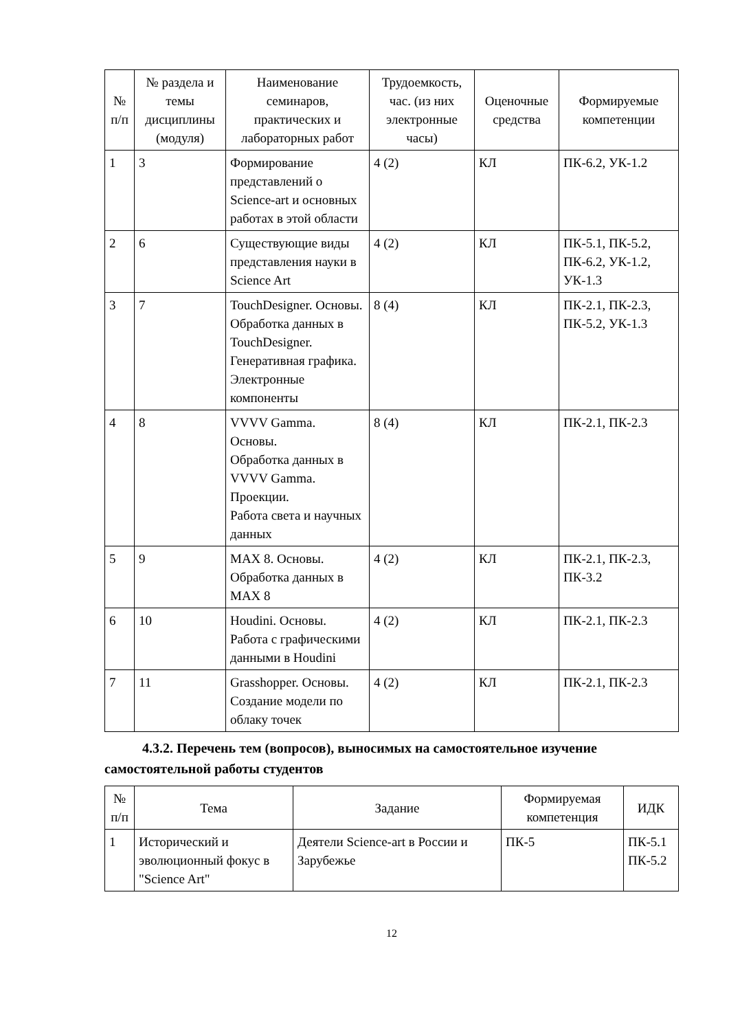| № п/п | № раздела и темы дисциплины (модуля) | Наименование семинаров, практических и лабораторных работ | Трудоемкость, час. (из них электронные часы) | Оценочные средства | Формируемые компетенции |
| --- | --- | --- | --- | --- | --- |
| 1 | 3 | Формирование представлений о Science-art и основных работах в этой области | 4 (2) | КЛ | ПК-6.2, УК-1.2 |
| 2 | 6 | Существующие виды представления науки в Science Art | 4 (2) | КЛ | ПК-5.1, ПК-5.2, ПК-6.2, УК-1.2, УК-1.3 |
| 3 | 7 | TouchDesigner. Основы. Обработка данных в TouchDesigner. Генеративная графика. Электронные компоненты | 8 (4) | КЛ | ПК-2.1, ПК-2.3, ПК-5.2, УК-1.3 |
| 4 | 8 | VVVV Gamma. Основы. Обработка данных в VVVV Gamma. Проекции. Работа света и научных данных | 8 (4) | КЛ | ПК-2.1, ПК-2.3 |
| 5 | 9 | MAX 8. Основы. Обработка данных в MAX 8 | 4 (2) | КЛ | ПК-2.1, ПК-2.3, ПК-3.2 |
| 6 | 10 | Houdini. Основы. Работа с графическими данными в Houdini | 4 (2) | КЛ | ПК-2.1, ПК-2.3 |
| 7 | 11 | Grasshopper. Основы. Создание модели по облаку точек | 4 (2) | КЛ | ПК-2.1, ПК-2.3 |
4.3.2. Перечень тем (вопросов), выносимых на самостоятельное изучение самостоятельной работы студентов
| № п/п | Тема | Задание | Формируемая компетенция | ИДК |
| --- | --- | --- | --- | --- |
| 1 | Исторический и эволюционный фокус в "Science Art" | Деятели Science-art в России и Зарубежье | ПК-5 | ПК-5.1 ПК-5.2 |
12